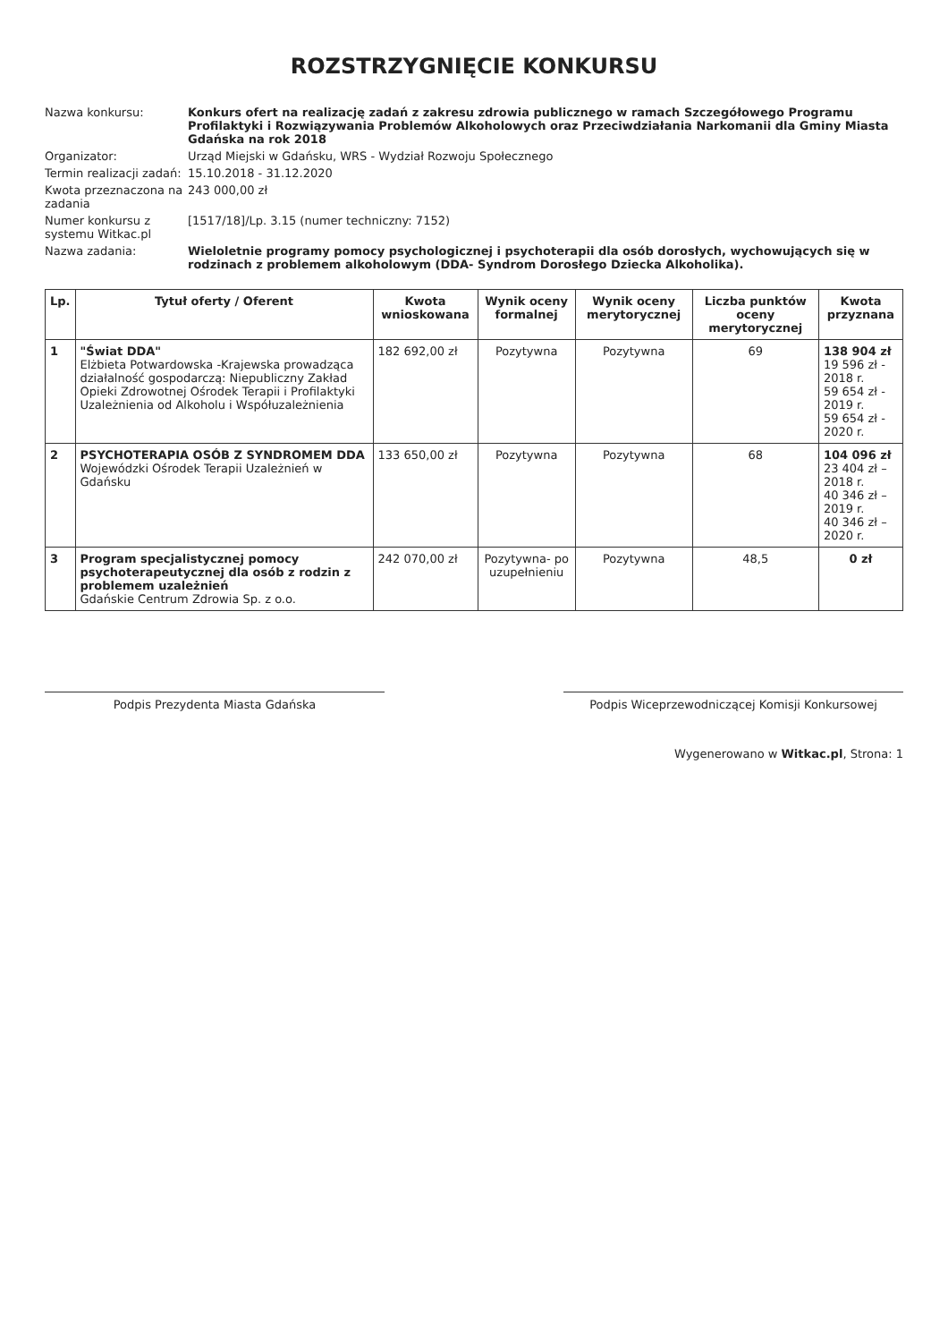ROZSTRZYGNIĘCIE KONKURSU
Nazwa konkursu:
Konkurs ofert na realizację zadań z zakresu zdrowia publicznego w ramach Szczegółowego Programu Profilaktyki i Rozwiązywania Problemów Alkoholowych oraz Przeciwdziałania Narkomanii dla Gminy Miasta Gdańska na rok 2018
Organizator:
Urząd Miejski w Gdańsku, WRS - Wydział Rozwoju Społecznego
Termin realizacji zadań:
15.10.2018 - 31.12.2020
Kwota przeznaczona na zadania
243 000,00 zł
Numer konkursu z systemu Witkac.pl
[1517/18]/Lp. 3.15 (numer techniczny: 7152)
Nazwa zadania:
Wieloletnie programy pomocy psychologicznej i psychoterapii dla osób dorosłych, wychowujących się w rodzinach z problemem alkoholowym (DDA- Syndrom Dorosłego Dziecka Alkoholika).
| Lp. | Tytuł oferty / Oferent | Kwota wnioskowana | Wynik oceny formalnej | Wynik oceny merytorycznej | Liczba punktów oceny merytorycznej | Kwota przyznana |
| --- | --- | --- | --- | --- | --- | --- |
| 1 | "Świat DDA" Elżbieta Potwardowska -Krajewska prowadząca działalność gospodarczą: Niepubliczny Zakład Opieki Zdrowotnej Ośrodek Terapii i Profilaktyki Uzależnienia od Alkoholu i Współuzależnienia | 182 692,00 zł | Pozytywna | Pozytywna | 69 | 138 904 zł 19 596 zł - 2018 r. 59 654 zł - 2019 r. 59 654 zł - 2020 r. |
| 2 | PSYCHOTERAPIA OSÓB Z SYNDROMEM DDA Wojewódzki Ośrodek Terapii Uzależnień w Gdańsku | 133 650,00 zł | Pozytywna | Pozytywna | 68 | 104 096 zł 23 404 zł – 2018 r. 40 346 zł – 2019 r. 40 346 zł – 2020 r. |
| 3 | Program specjalistycznej pomocy psychoterapeutycznej dla osób z rodzin z problemem uzależnień Gdańskie Centrum Zdrowia Sp. z o.o. | 242 070,00 zł | Pozytywna- po uzupełnieniu | Pozytywna | 48,5 | 0 zł |
Podpis Prezydenta Miasta Gdańska Podpis Wiceprzewodniczącej Komisji Konkursowej
Wygenerowano w Witkac.pl, Strona: 1